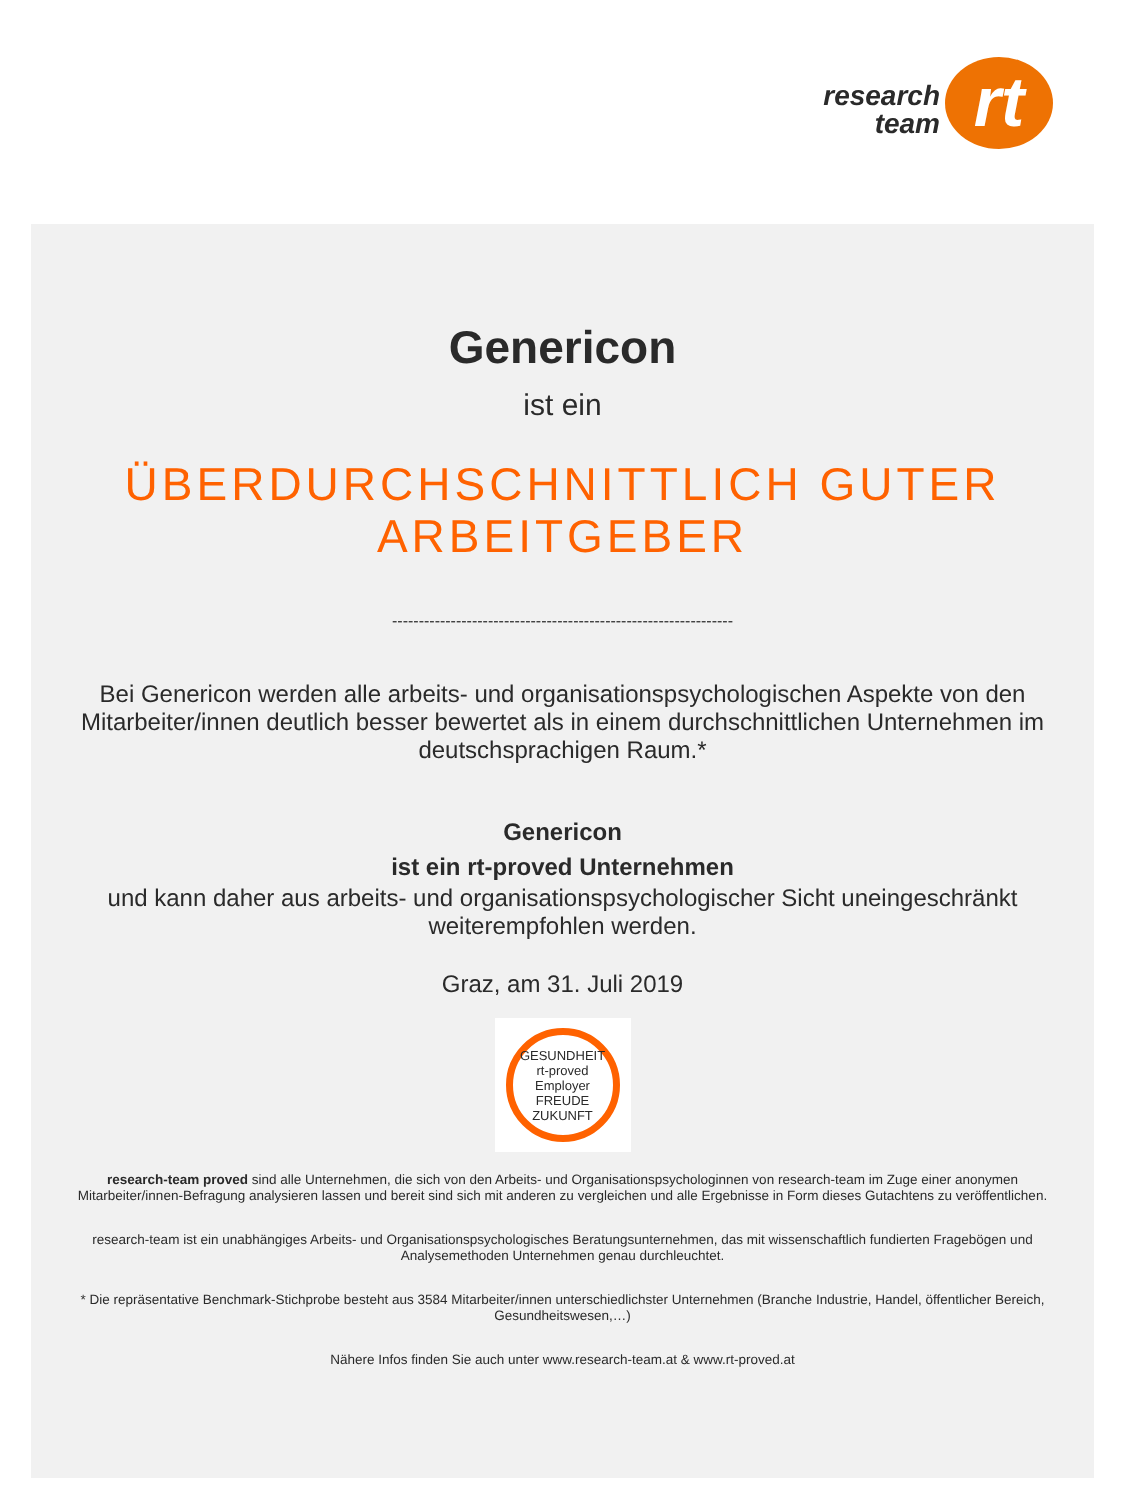research
team
rt
Genericon
ist ein
ÜBERDURCHSCHNITTLICH GUTER
ARBEITGEBER
----------------------------------------------------------------
Bei Genericon werden alle arbeits- und organisationspsychologischen Aspekte von den Mitarbeiter/innen deutlich besser bewertet als in einem durchschnittlichen Unternehmen im deutschsprachigen Raum.*
Genericon
ist ein rt-proved Unternehmen
und kann daher aus arbeits- und organisationspsychologischer Sicht uneingeschränkt weiterempfohlen werden.
Graz, am 31. Juli 2019
GESUNDHEIT
rt-proved
Employer
FREUDE ZUKUNFT
research-team proved sind alle Unternehmen, die sich von den Arbeits- und Organisationspsychologinnen von research-team im Zuge einer anonymen Mitarbeiter/innen-Befragung analysieren lassen und bereit sind sich mit anderen zu vergleichen und alle Ergebnisse in Form dieses Gutachtens zu veröffentlichen.
research-team ist ein unabhängiges Arbeits- und Organisationspsychologisches Beratungsunternehmen, das mit wissenschaftlich fundierten Fragebögen und Analysemethoden Unternehmen genau durchleuchtet.
* Die repräsentative Benchmark-Stichprobe besteht aus 3584 Mitarbeiter/innen unterschiedlichster Unternehmen (Branche Industrie, Handel, öffentlicher Bereich, Gesundheitswesen,…)
Nähere Infos finden Sie auch unter www.research-team.at & www.rt-proved.at